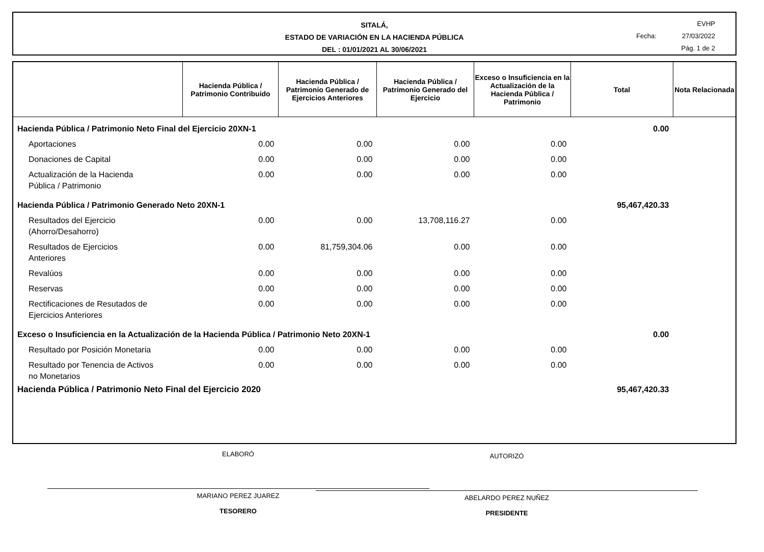SITALÁ,
ESTADO DE VARIACIÓN EN LA HACIENDA PÚBLICA
DEL : 01/01/2021 AL 30/06/2021
EVHP
Fecha: 27/03/2022
Pág. 1 de 2
| | Hacienda Pública / Patrimonio Contribuido | Hacienda Pública / Patrimonio Generado de Ejercicios Anteriores | Hacienda Pública / Patrimonio Generado del Ejercicio | Exceso o Insuficiencia en la Actualización de la Hacienda Pública / Patrimonio | Total | Nota Relacionada |
| --- | --- | --- | --- | --- | --- | --- |
| Hacienda Pública / Patrimonio Neto Final del Ejercicio 20XN-1 | | | | | 0.00 | |
| Aportaciones | 0.00 | 0.00 | 0.00 | 0.00 | | |
| Donaciones de Capital | 0.00 | 0.00 | 0.00 | 0.00 | | |
| Actualización de la Hacienda Pública / Patrimonio | 0.00 | 0.00 | 0.00 | 0.00 | | |
| Hacienda Pública / Patrimonio Generado Neto 20XN-1 | | | | | 95,467,420.33 | |
| Resultados del Ejercicio (Ahorro/Desahorro) | 0.00 | 0.00 | 13,708,116.27 | 0.00 | | |
| Resultados de Ejercicios Anteriores | 0.00 | 81,759,304.06 | 0.00 | 0.00 | | |
| Revalúos | 0.00 | 0.00 | 0.00 | 0.00 | | |
| Reservas | 0.00 | 0.00 | 0.00 | 0.00 | | |
| Rectificaciones de Resutados de Ejercicios Anteriores | 0.00 | 0.00 | 0.00 | 0.00 | | |
| Exceso o Insuficiencia en la Actualización de la Hacienda Pública / Patrimonio Neto 20XN-1 | | | | | 0.00 | |
| Resultado por Posición Monetaria | 0.00 | 0.00 | 0.00 | 0.00 | | |
| Resultado por Tenencia de Activos no Monetarios | 0.00 | 0.00 | 0.00 | 0.00 | | |
| Hacienda Pública / Patrimonio Neto Final del Ejercicio 2020 | | | | | 95,467,420.33 | |
ELABORÓ
MARIANO PEREZ JUAREZ
TESORERO
AUTORIZÓ
ABELARDO PEREZ NUÑEZ
PRESIDENTE